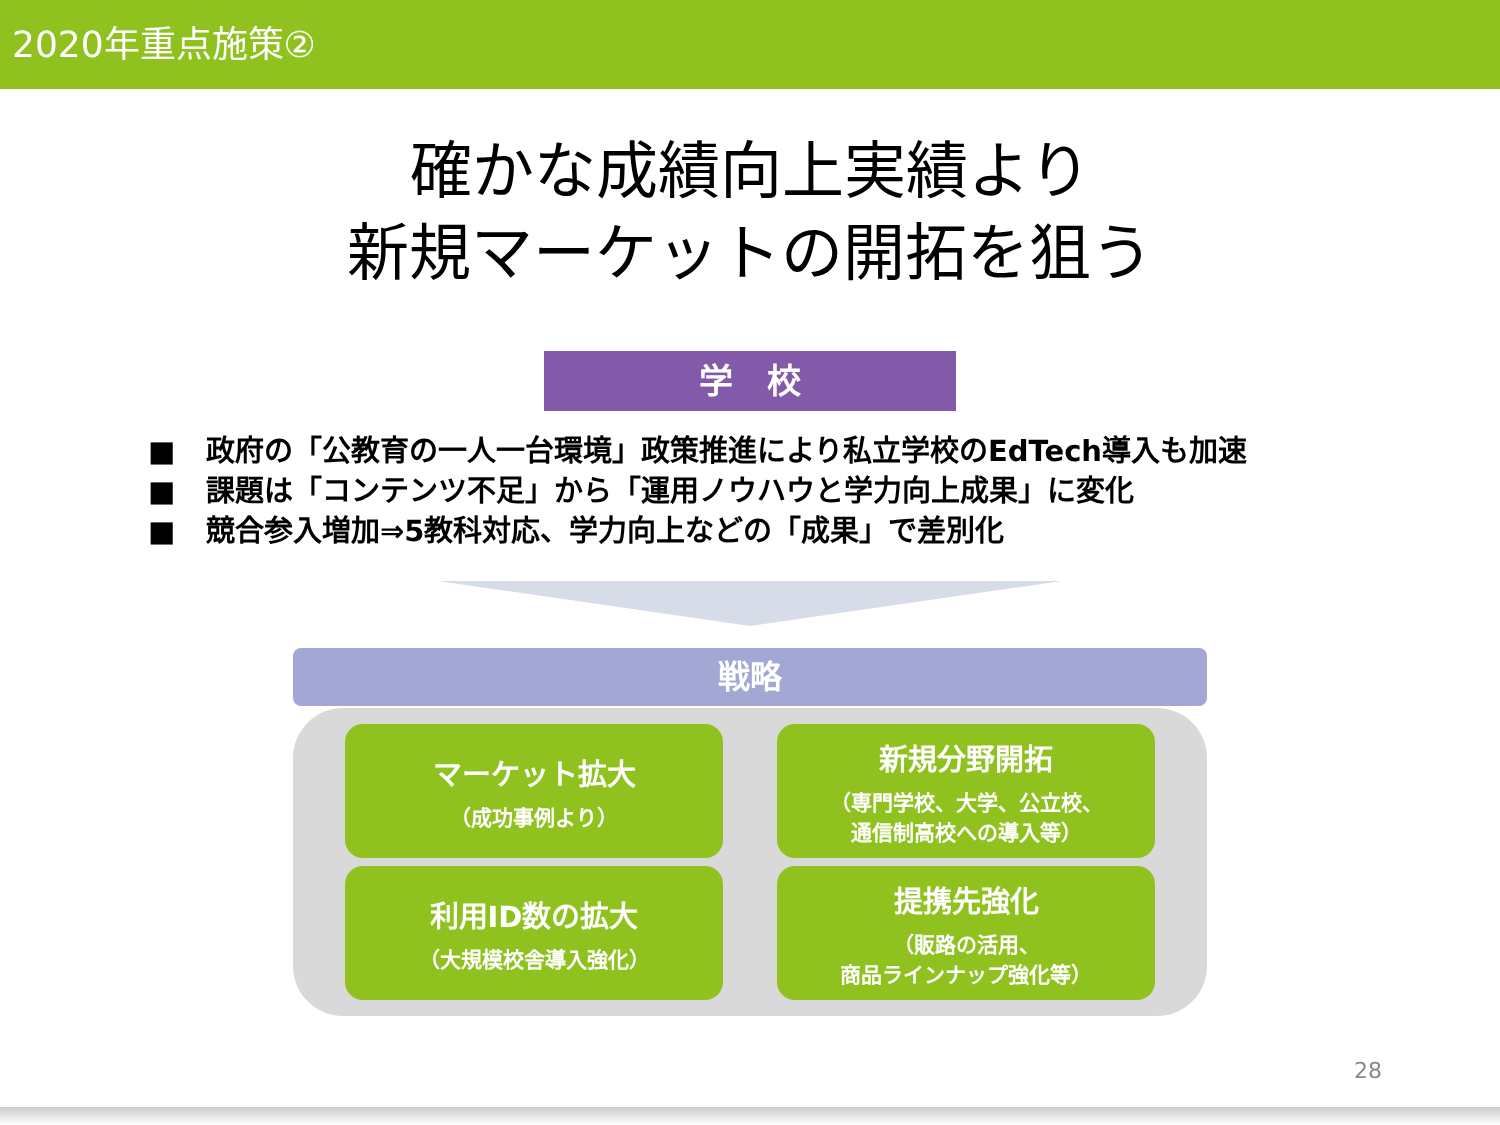2020年重点施策②
確かな成績向上実績より
新規マーケットの開拓を狙う
学　校
■ 政府の「公教育の一人一台環境」政策推進により私立学校のEdTech導入も加速
■ 課題は「コンテンツ不足」から「運用ノウハウと学力向上成果」に変化
■ 競合参入増加⇒5教科対応、学力向上などの「成果」で差別化
戦略
マーケット拡大
（成功事例より）
新規分野開拓
（専門学校、大学、公立校、
通信制高校への導入等）
利用ID数の拡大
（大規模校舎導入強化）
提携先強化
（販路の活用、
商品ラインナップ強化等）
28